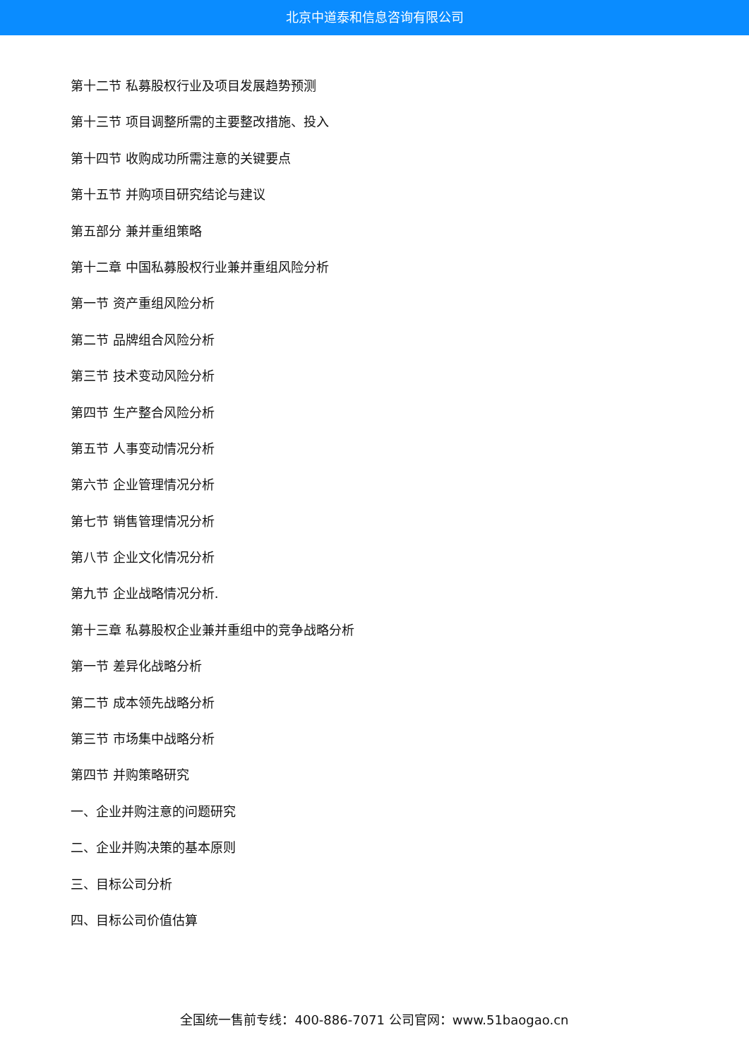北京中道泰和信息咨询有限公司
第十二节 私募股权行业及项目发展趋势预测
第十三节 项目调整所需的主要整改措施、投入
第十四节 收购成功所需注意的关键要点
第十五节 并购项目研究结论与建议
第五部分 兼并重组策略
第十二章 中国私募股权行业兼并重组风险分析
第一节 资产重组风险分析
第二节 品牌组合风险分析
第三节 技术变动风险分析
第四节 生产整合风险分析
第五节 人事变动情况分析
第六节 企业管理情况分析
第七节 销售管理情况分析
第八节 企业文化情况分析
第九节 企业战略情况分析.
第十三章 私募股权企业兼并重组中的竞争战略分析
第一节 差异化战略分析
第二节 成本领先战略分析
第三节 市场集中战略分析
第四节 并购策略研究
一、企业并购注意的问题研究
二、企业并购决策的基本原则
三、目标公司分析
四、目标公司价值估算
全国统一售前专线：400-886-7071 公司官网：www.51baogao.cn